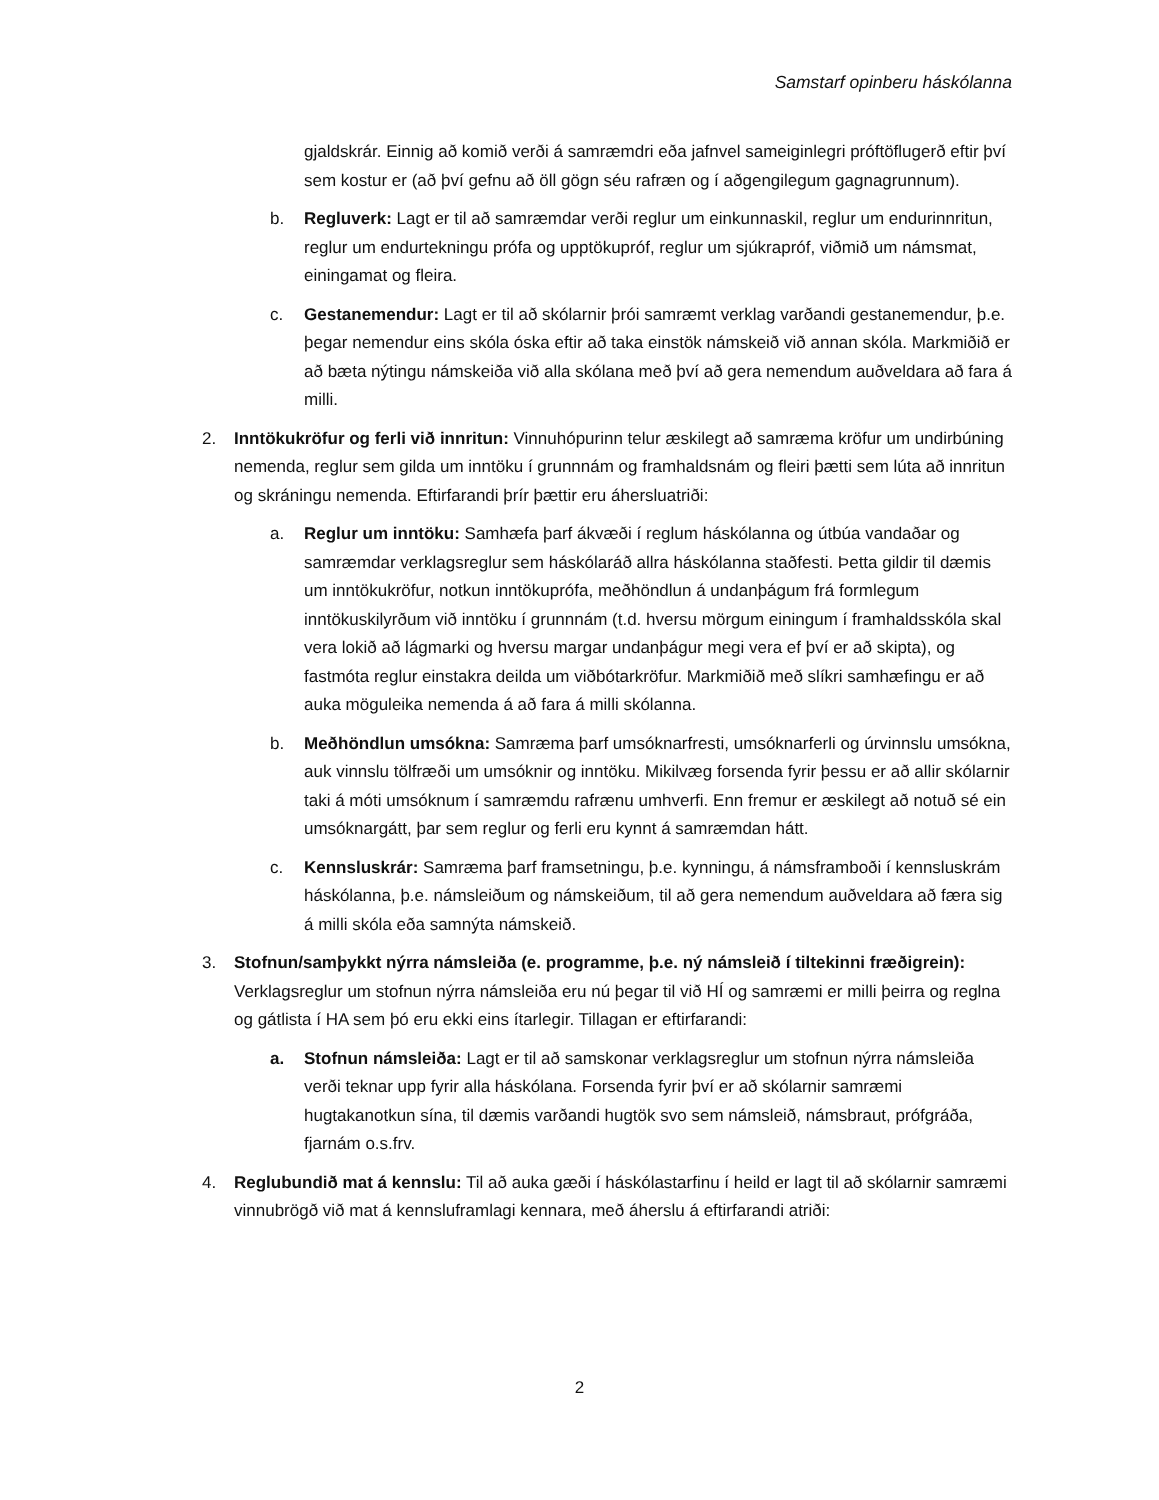Samstarf opinberu háskólanna
gjaldskrár. Einnig að komið verði á samræmdri eða jafnvel sameiginlegri próftöflugerð eftir því sem kostur er (að því gefnu að öll gögn séu rafræn og í aðgengilegum gagnagrunnum).
b. Regluverk: Lagt er til að samræmdar verði reglur um einkunnaskil, reglur um endurinnritun, reglur um endurtekningu prófa og upptökupróf, reglur um sjúkrapróf, viðmið um námsmat, einingamat og fleira.
c. Gestanemendur: Lagt er til að skólarnir þrói samræmt verklag varðandi gestanemendur, þ.e. þegar nemendur eins skóla óska eftir að taka einstök námskeið við annan skóla. Markmiðið er að bæta nýtingu námskeiða við alla skólana með því að gera nemendum auðveldara að fara á milli.
2. Inntökukröfur og ferli við innritun: Vinnuhópurinn telur æskilegt að samræma kröfur um undirbúning nemenda, reglur sem gilda um inntöku í grunnnám og framhaldsnám og fleiri þætti sem lúta að innritun og skráningu nemenda. Eftirfarandi þrír þættir eru áhersluatriði:
a. Reglur um inntöku: Samhæfa þarf ákvæði í reglum háskólanna og útbúa vandaðar og samræmdar verklagsreglur sem háskólaráð allra háskólanna staðfesti. Þetta gildir til dæmis um inntökukröfur, notkun inntökuprófa, meðhöndlun á undanþágum frá formlegum inntökuskilyrðum við inntöku í grunnnám (t.d. hversu mörgum einingum í framhaldsskóla skal vera lokið að lágmarki og hversu margar undanþágur megi vera ef því er að skipta), og fastmóta reglur einstakra deilda um viðbótarkröfur. Markmiðið með slíkri samhæfingu er að auka möguleika nemenda á að fara á milli skólanna.
b. Meðhöndlun umsókna: Samræma þarf umsóknarfresti, umsóknarferli og úrvinnslu umsókna, auk vinnslu tölfræði um umsóknir og inntöku. Mikilvæg forsenda fyrir þessu er að allir skólarnir taki á móti umsóknum í samræmdu rafrænu umhverfi. Enn fremur er æskilegt að notuð sé ein umsóknargátt, þar sem reglur og ferli eru kynnt á samræmdan hátt.
c. Kennsluskrár: Samræma þarf framsetningu, þ.e. kynningu, á námsframboði í kennsluskrám háskólanna, þ.e. námsleiðum og námskeiðum, til að gera nemendum auðveldara að færa sig á milli skóla eða samnýta námskeið.
3. Stofnun/samþykkt nýrra námsleiða (e. programme, þ.e. ný námsleið í tiltekinni fræðigrein): Verklagsreglur um stofnun nýrra námsleiða eru nú þegar til við HÍ og samræmi er milli þeirra og reglna og gátlista í HA sem þó eru ekki eins ítarlegir. Tillagan er eftirfarandi:
a. Stofnun námsleiða: Lagt er til að samskonar verklagsreglur um stofnun nýrra námsleiða verði teknar upp fyrir alla háskólana. Forsenda fyrir því er að skólarnir samræmi hugtakanotkun sína, til dæmis varðandi hugtök svo sem námsleið, námsbraut, prófgráða, fjarnám o.s.frv.
4. Reglubundið mat á kennslu: Til að auka gæði í háskólastarfinu í heild er lagt til að skólarnir samræmi vinnubrögð við mat á kennsluframlagi kennara, með áherslu á eftirfarandi atriði:
2